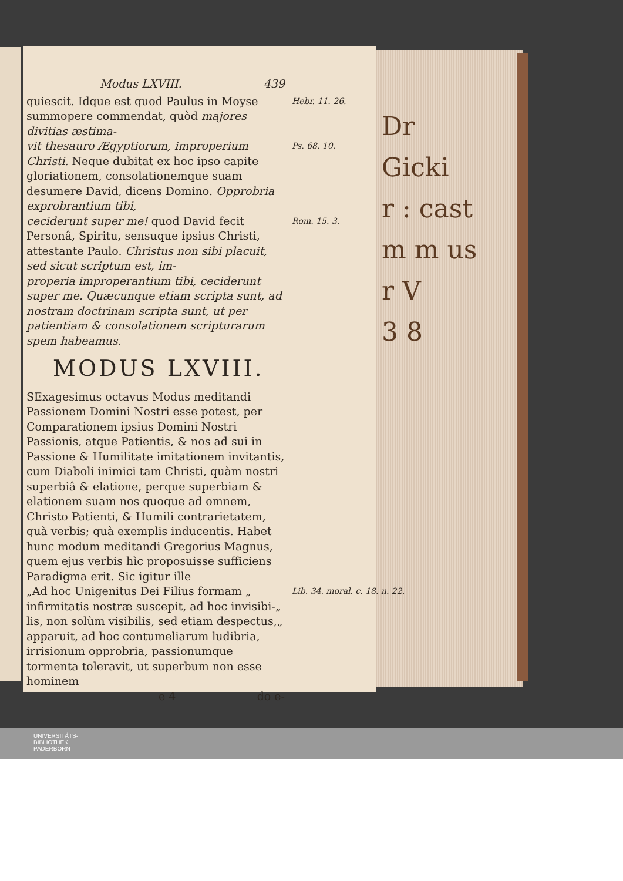Dr
Gicki
r : cast
m m us
r V
3 8
Modus LXVIII. 439
quiescit. Idque est quod Paulus in Moyse summopere commendat, quòd majores divitias æstima-
Hebr. 11. 26.
vit thesauro Ægyptiorum, improperium Christi. Neque dubitat ex hoc ipso capite gloriationem, consolationemque suam desumere David, dicens Domino. Opprobria exprobrantium tibi,
Ps. 68. 10.
ceciderunt super me! quod David fecit Personâ, Spiritu, sensuque ipsius Christi, attestante Paulo. Christus non sibi placuit, sed sicut scriptum est, im-
Rom. 15. 3.
properia improperantium tibi, ceciderunt super me. Quæcunque etiam scripta sunt, ad nostram doctrinam scripta sunt, ut per patientiam & consolationem scripturarum spem habeamus.
MODUS LXVIII.
SExagesimus octavus Modus meditandi Passionem Domini Nostri esse potest, per Comparationem ipsius Domini Nostri Passionis, atque Patientis, & nos ad sui in Passione & Humilitate imitationem invitantis, cum Diaboli inimici tam Christi, quàm nostri superbiâ & elatione, perque superbiam & elationem suam nos quoque ad omnem, Christo Patienti, & Humili contrarietatem, quà verbis; quà exemplis inducentis. Habet hunc modum meditandi Gregorius Magnus, quem ejus verbis hìc proposuisse sufficiens Paradigma erit. Sic igitur ille
„Ad hoc Unigenitus Dei Filius formam „ infirmitatis nostræ suscepit, ad hoc invisibi-„ lis, non solùm visibilis, sed etiam despectus,„ apparuit, ad hoc contumeliarum ludibria, irrisionum opprobria, passionumque tormenta toleravit, ut superbum non esse hominem
Lib. 34. moral. c. 18. n. 22.
e 4 do e-
UNIVERSITÄTS-
BIBLIOTHEK
PADERBORN